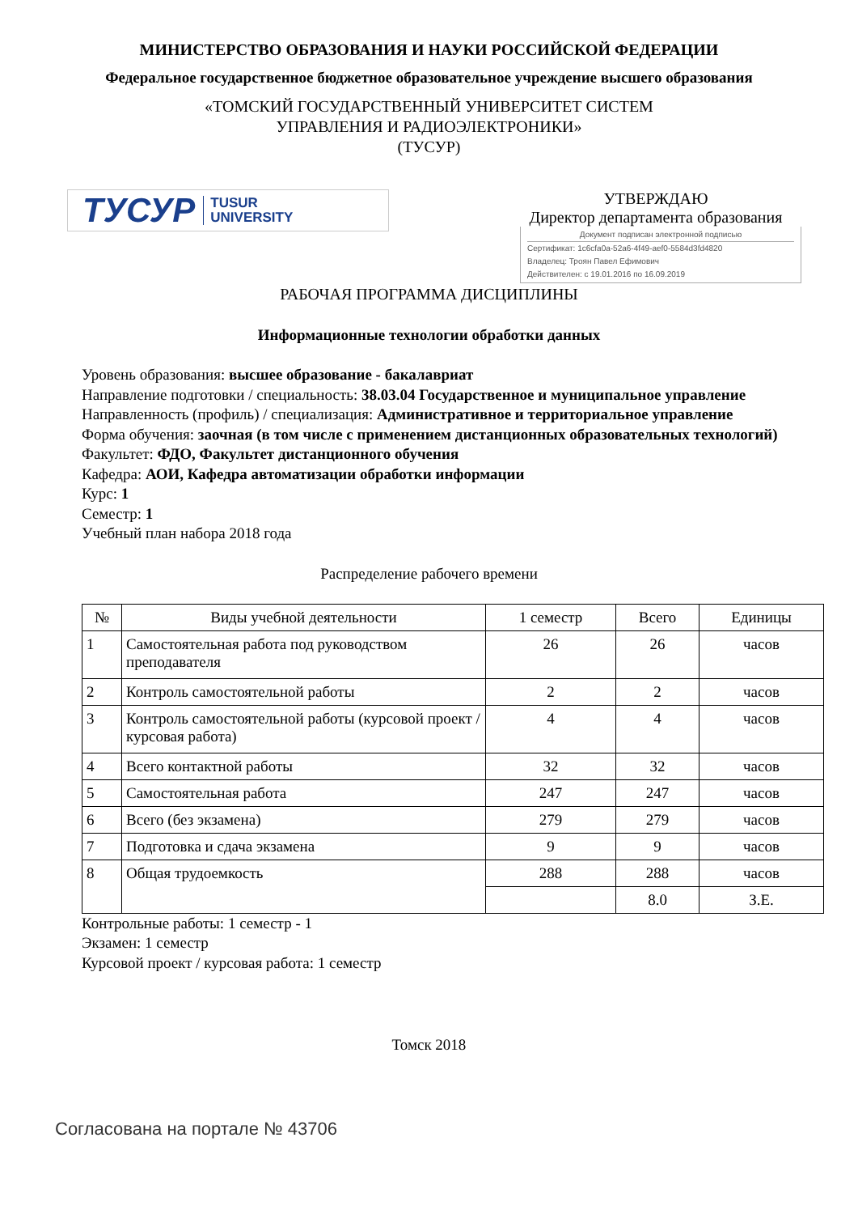МИНИСТЕРСТВО ОБРАЗОВАНИЯ И НАУКИ РОССИЙСКОЙ ФЕДЕРАЦИИ
Федеральное государственное бюджетное образовательное учреждение высшего образования
«ТОМСКИЙ ГОСУДАРСТВЕННЫЙ УНИВЕРСИТЕТ СИСТЕМ
УПРАВЛЕНИЯ И РАДИОЭЛЕКТРОНИКИ»
(ТУСУР)
ТУСУР TUSUR
UNIVERSITY
УТВЕРЖДАЮ
Директор департамента образования
Документ подписан электронной подписью
Сертификат: 1c6cfa0a-52a6-4f49-aef0-5584d3fd4820
Владелец: Троян Павел Ефимович
Действителен: с 19.01.2016 по 16.09.2019
РАБОЧАЯ ПРОГРАММА ДИСЦИПЛИНЫ
Информационные технологии обработки данных
Уровень образования: высшее образование - бакалавриат
Направление подготовки / специальность: 38.03.04 Государственное и муниципальное управление
Направленность (профиль) / специализация: Административное и территориальное управление
Форма обучения: заочная (в том числе с применением дистанционных образовательных технологий)
Факультет: ФДО, Факультет дистанционного обучения
Кафедра: АОИ, Кафедра автоматизации обработки информации
Курс: 1
Семестр: 1
Учебный план набора 2018 года
Распределение рабочего времени
| № | Виды учебной деятельности | 1 семестр | Всего | Единицы |
| --- | --- | --- | --- | --- |
| 1 | Самостоятельная работа под руководством преподавателя | 26 | 26 | часов |
| 2 | Контроль самостоятельной работы | 2 | 2 | часов |
| 3 | Контроль самостоятельной работы (курсовой проект / курсовая работа) | 4 | 4 | часов |
| 4 | Всего контактной работы | 32 | 32 | часов |
| 5 | Самостоятельная работа | 247 | 247 | часов |
| 6 | Всего (без экзамена) | 279 | 279 | часов |
| 7 | Подготовка и сдача экзамена | 9 | 9 | часов |
| 8 | Общая трудоемкость | 288 | 288 | часов |
| | | | 8.0 | З.Е. |
Контрольные работы: 1 семестр - 1
Экзамен: 1 семестр
Курсовой проект / курсовая работа: 1 семестр
Томск 2018
Согласована на портале № 43706